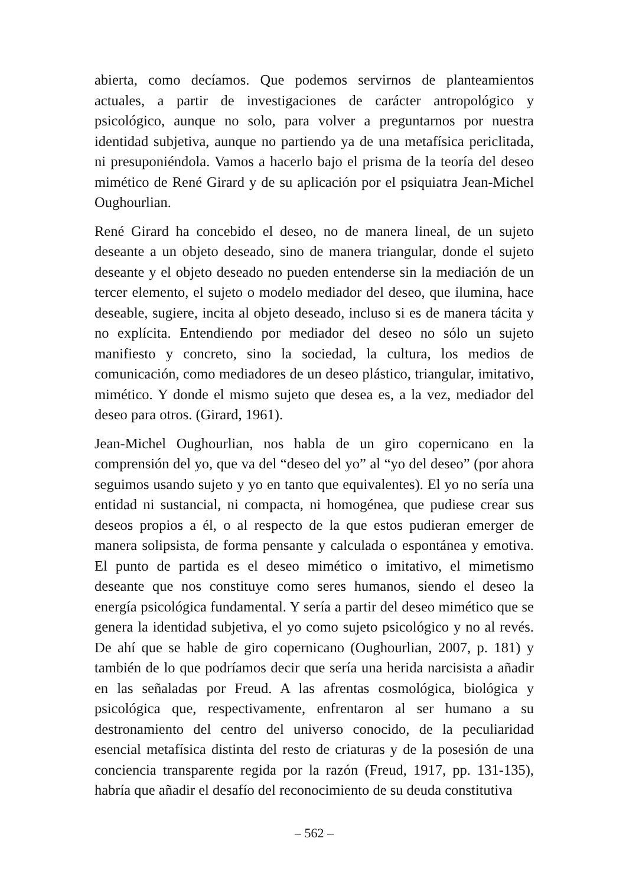abierta, como decíamos. Que podemos servirnos de planteamientos actuales, a partir de investigaciones de carácter antropológico y psicológico, aunque no solo, para volver a preguntarnos por nuestra identidad subjetiva, aunque no partiendo ya de una metafísica periclitada, ni presuponiéndola. Vamos a hacerlo bajo el prisma de la teoría del deseo mimético de René Girard y de su aplicación por el psiquiatra Jean-Michel Oughourlian.
René Girard ha concebido el deseo, no de manera lineal, de un sujeto deseante a un objeto deseado, sino de manera triangular, donde el sujeto deseante y el objeto deseado no pueden entenderse sin la mediación de un tercer elemento, el sujeto o modelo mediador del deseo, que ilumina, hace deseable, sugiere, incita al objeto deseado, incluso si es de manera tácita y no explícita. Entendiendo por mediador del deseo no sólo un sujeto manifiesto y concreto, sino la sociedad, la cultura, los medios de comunicación, como mediadores de un deseo plástico, triangular, imitativo, mimético. Y donde el mismo sujeto que desea es, a la vez, mediador del deseo para otros. (Girard, 1961).
Jean-Michel Oughourlian, nos habla de un giro copernicano en la comprensión del yo, que va del “deseo del yo” al “yo del deseo” (por ahora seguimos usando sujeto y yo en tanto que equivalentes). El yo no sería una entidad ni sustancial, ni compacta, ni homogénea, que pudiese crear sus deseos propios a él, o al respecto de la que estos pudieran emerger de manera solipsista, de forma pensante y calculada o espontánea y emotiva. El punto de partida es el deseo mimético o imitativo, el mimetismo deseante que nos constituye como seres humanos, siendo el deseo la energía psicológica fundamental. Y sería a partir del deseo mimético que se genera la identidad subjetiva, el yo como sujeto psicológico y no al revés. De ahí que se hable de giro copernicano (Oughourlian, 2007, p. 181) y también de lo que podríamos decir que sería una herida narcisista a añadir en las señaladas por Freud. A las afrentas cosmológica, biológica y psicológica que, respectivamente, enfrentaron al ser humano a su destronamiento del centro del universo conocido, de la peculiaridad esencial metafísica distinta del resto de criaturas y de la posesión de una conciencia transparente regida por la razón (Freud, 1917, pp. 131-135), habría que añadir el desafío del reconocimiento de su deuda constitutiva
– 562 –